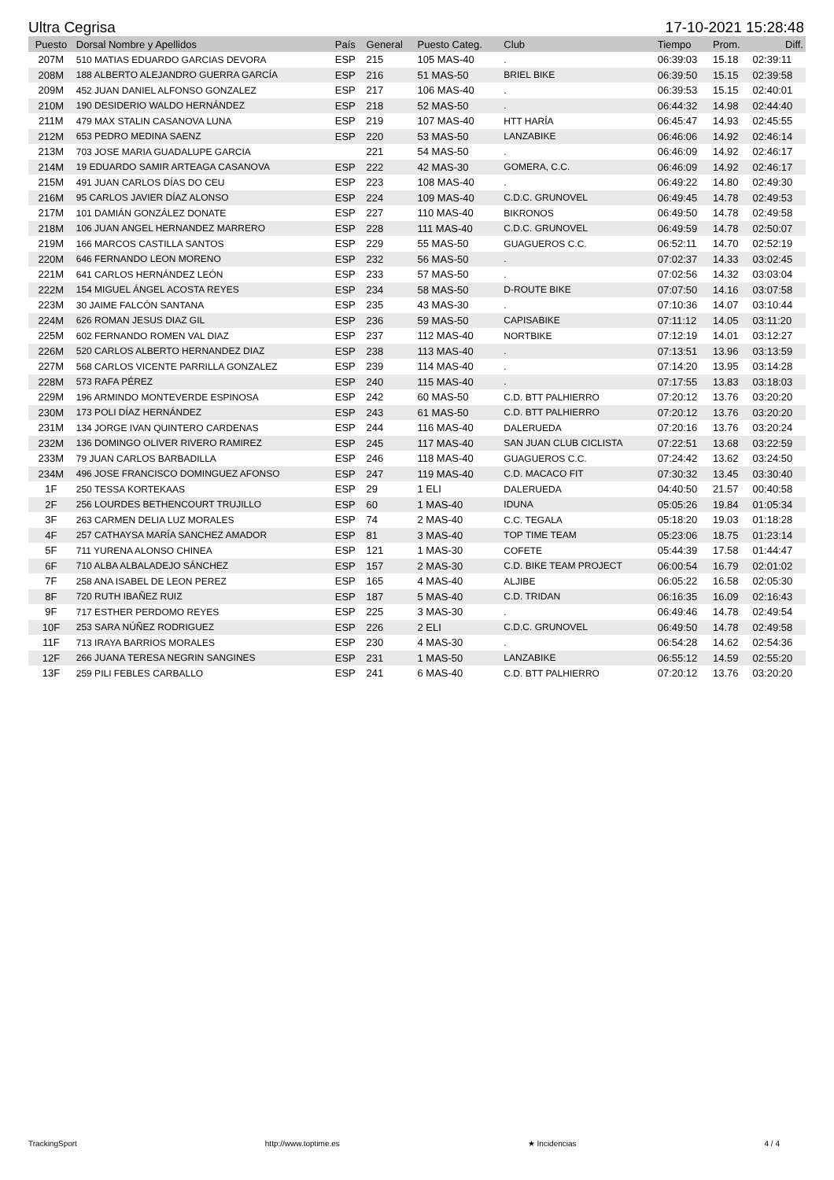Ultra Cegrisa 17-10-2021 15:28:48
| Puesto | Dorsal Nombre y Apellidos | País | General | Puesto Categ. | Club | Tiempo | Prom. | Diff. |
| --- | --- | --- | --- | --- | --- | --- | --- | --- |
| 207M | 510 MATIAS EDUARDO GARCIAS DEVORA | ESP | 215 | 105 MAS-40 | . | 06:39:03 | 15.18 | 02:39:11 |
| 208M | 188 ALBERTO ALEJANDRO GUERRA GARCÍA | ESP | 216 | 51 MAS-50 | BRIEL BIKE | 06:39:50 | 15.15 | 02:39:58 |
| 209M | 452 JUAN DANIEL ALFONSO GONZALEZ | ESP | 217 | 106 MAS-40 | . | 06:39:53 | 15.15 | 02:40:01 |
| 210M | 190 DESIDERIO WALDO HERNÁNDEZ | ESP | 218 | 52 MAS-50 | . | 06:44:32 | 14.98 | 02:44:40 |
| 211M | 479 MAX STALIN CASANOVA LUNA | ESP | 219 | 107 MAS-40 | HTT HARÍA | 06:45:47 | 14.93 | 02:45:55 |
| 212M | 653 PEDRO MEDINA SAENZ | ESP | 220 | 53 MAS-50 | LANZABIKE | 06:46:06 | 14.92 | 02:46:14 |
| 213M | 703 JOSE MARIA GUADALUPE GARCIA | | 221 | 54 MAS-50 | . | 06:46:09 | 14.92 | 02:46:17 |
| 214M | 19 EDUARDO SAMIR ARTEAGA CASANOVA | ESP | 222 | 42 MAS-30 | GOMERA, C.C. | 06:46:09 | 14.92 | 02:46:17 |
| 215M | 491 JUAN CARLOS DÍAS DO CEU | ESP | 223 | 108 MAS-40 | . | 06:49:22 | 14.80 | 02:49:30 |
| 216M | 95 CARLOS JAVIER DÍAZ ALONSO | ESP | 224 | 109 MAS-40 | C.D.C. GRUNOVEL | 06:49:45 | 14.78 | 02:49:53 |
| 217M | 101 DAMIÁN GONZÁLEZ DONATE | ESP | 227 | 110 MAS-40 | BIKRONOS | 06:49:50 | 14.78 | 02:49:58 |
| 218M | 106 JUAN ANGEL HERNANDEZ MARRERO | ESP | 228 | 111 MAS-40 | C.D.C. GRUNOVEL | 06:49:59 | 14.78 | 02:50:07 |
| 219M | 166 MARCOS CASTILLA SANTOS | ESP | 229 | 55 MAS-50 | GUAGUEROS C.C. | 06:52:11 | 14.70 | 02:52:19 |
| 220M | 646 FERNANDO LEON MORENO | ESP | 232 | 56 MAS-50 | . | 07:02:37 | 14.33 | 03:02:45 |
| 221M | 641 CARLOS HERNÁNDEZ LEÓN | ESP | 233 | 57 MAS-50 | . | 07:02:56 | 14.32 | 03:03:04 |
| 222M | 154 MIGUEL ÁNGEL ACOSTA REYES | ESP | 234 | 58 MAS-50 | D-ROUTE BIKE | 07:07:50 | 14.16 | 03:07:58 |
| 223M | 30 JAIME FALCÓN SANTANA | ESP | 235 | 43 MAS-30 | . | 07:10:36 | 14.07 | 03:10:44 |
| 224M | 626 ROMAN JESUS DIAZ GIL | ESP | 236 | 59 MAS-50 | CAPISABIKE | 07:11:12 | 14.05 | 03:11:20 |
| 225M | 602 FERNANDO ROMEN VAL DIAZ | ESP | 237 | 112 MAS-40 | NORTBIKE | 07:12:19 | 14.01 | 03:12:27 |
| 226M | 520 CARLOS ALBERTO HERNANDEZ DIAZ | ESP | 238 | 113 MAS-40 | . | 07:13:51 | 13.96 | 03:13:59 |
| 227M | 568 CARLOS VICENTE PARRILLA GONZALEZ | ESP | 239 | 114 MAS-40 | . | 07:14:20 | 13.95 | 03:14:28 |
| 228M | 573 RAFA PÉREZ | ESP | 240 | 115 MAS-40 | . | 07:17:55 | 13.83 | 03:18:03 |
| 229M | 196 ARMINDO MONTEVERDE ESPINOSA | ESP | 242 | 60 MAS-50 | C.D. BTT PALHIERRO | 07:20:12 | 13.76 | 03:20:20 |
| 230M | 173 POLI DÍAZ HERNÁNDEZ | ESP | 243 | 61 MAS-50 | C.D. BTT PALHIERRO | 07:20:12 | 13.76 | 03:20:20 |
| 231M | 134 JORGE IVAN QUINTERO CARDENAS | ESP | 244 | 116 MAS-40 | DALERUEDA | 07:20:16 | 13.76 | 03:20:24 |
| 232M | 136 DOMINGO OLIVER RIVERO RAMIREZ | ESP | 245 | 117 MAS-40 | SAN JUAN CLUB CICLISTA | 07:22:51 | 13.68 | 03:22:59 |
| 233M | 79 JUAN CARLOS BARBADILLA | ESP | 246 | 118 MAS-40 | GUAGUEROS C.C. | 07:24:42 | 13.62 | 03:24:50 |
| 234M | 496 JOSE FRANCISCO DOMINGUEZ AFONSO | ESP | 247 | 119 MAS-40 | C.D. MACACO FIT | 07:30:32 | 13.45 | 03:30:40 |
| 1F | 250 TESSA KORTEKAAS | ESP | 29 | 1 ELI | DALERUEDA | 04:40:50 | 21.57 | 00:40:58 |
| 2F | 256 LOURDES BETHENCOURT TRUJILLO | ESP | 60 | 1 MAS-40 | IDUNA | 05:05:26 | 19.84 | 01:05:34 |
| 3F | 263 CARMEN DELIA LUZ MORALES | ESP | 74 | 2 MAS-40 | C.C. TEGALA | 05:18:20 | 19.03 | 01:18:28 |
| 4F | 257 CATHAYSA MARÍA SANCHEZ AMADOR | ESP | 81 | 3 MAS-40 | TOP TIME TEAM | 05:23:06 | 18.75 | 01:23:14 |
| 5F | 711 YURENA ALONSO CHINEA | ESP | 121 | 1 MAS-30 | COFETE | 05:44:39 | 17.58 | 01:44:47 |
| 6F | 710 ALBA ALBALADEJO SÁNCHEZ | ESP | 157 | 2 MAS-30 | C.D. BIKE TEAM PROJECT | 06:00:54 | 16.79 | 02:01:02 |
| 7F | 258 ANA ISABEL DE LEON PEREZ | ESP | 165 | 4 MAS-40 | ALJIBE | 06:05:22 | 16.58 | 02:05:30 |
| 8F | 720 RUTH IBAÑEZ RUIZ | ESP | 187 | 5 MAS-40 | C.D. TRIDAN | 06:16:35 | 16.09 | 02:16:43 |
| 9F | 717 ESTHER PERDOMO REYES | ESP | 225 | 3 MAS-30 | . | 06:49:46 | 14.78 | 02:49:54 |
| 10F | 253 SARA NÚÑEZ RODRIGUEZ | ESP | 226 | 2 ELI | C.D.C. GRUNOVEL | 06:49:50 | 14.78 | 02:49:58 |
| 11F | 713 IRAYA BARRIOS MORALES | ESP | 230 | 4 MAS-30 | . | 06:54:28 | 14.62 | 02:54:36 |
| 12F | 266 JUANA TERESA NEGRIN SANGINES | ESP | 231 | 1 MAS-50 | LANZABIKE | 06:55:12 | 14.59 | 02:55:20 |
| 13F | 259 PILI FEBLES CARBALLO | ESP | 241 | 6 MAS-40 | C.D. BTT PALHIERRO | 07:20:12 | 13.76 | 03:20:20 |
TrackingSport http://www.toptime.es ★ Incidencias 4 / 4